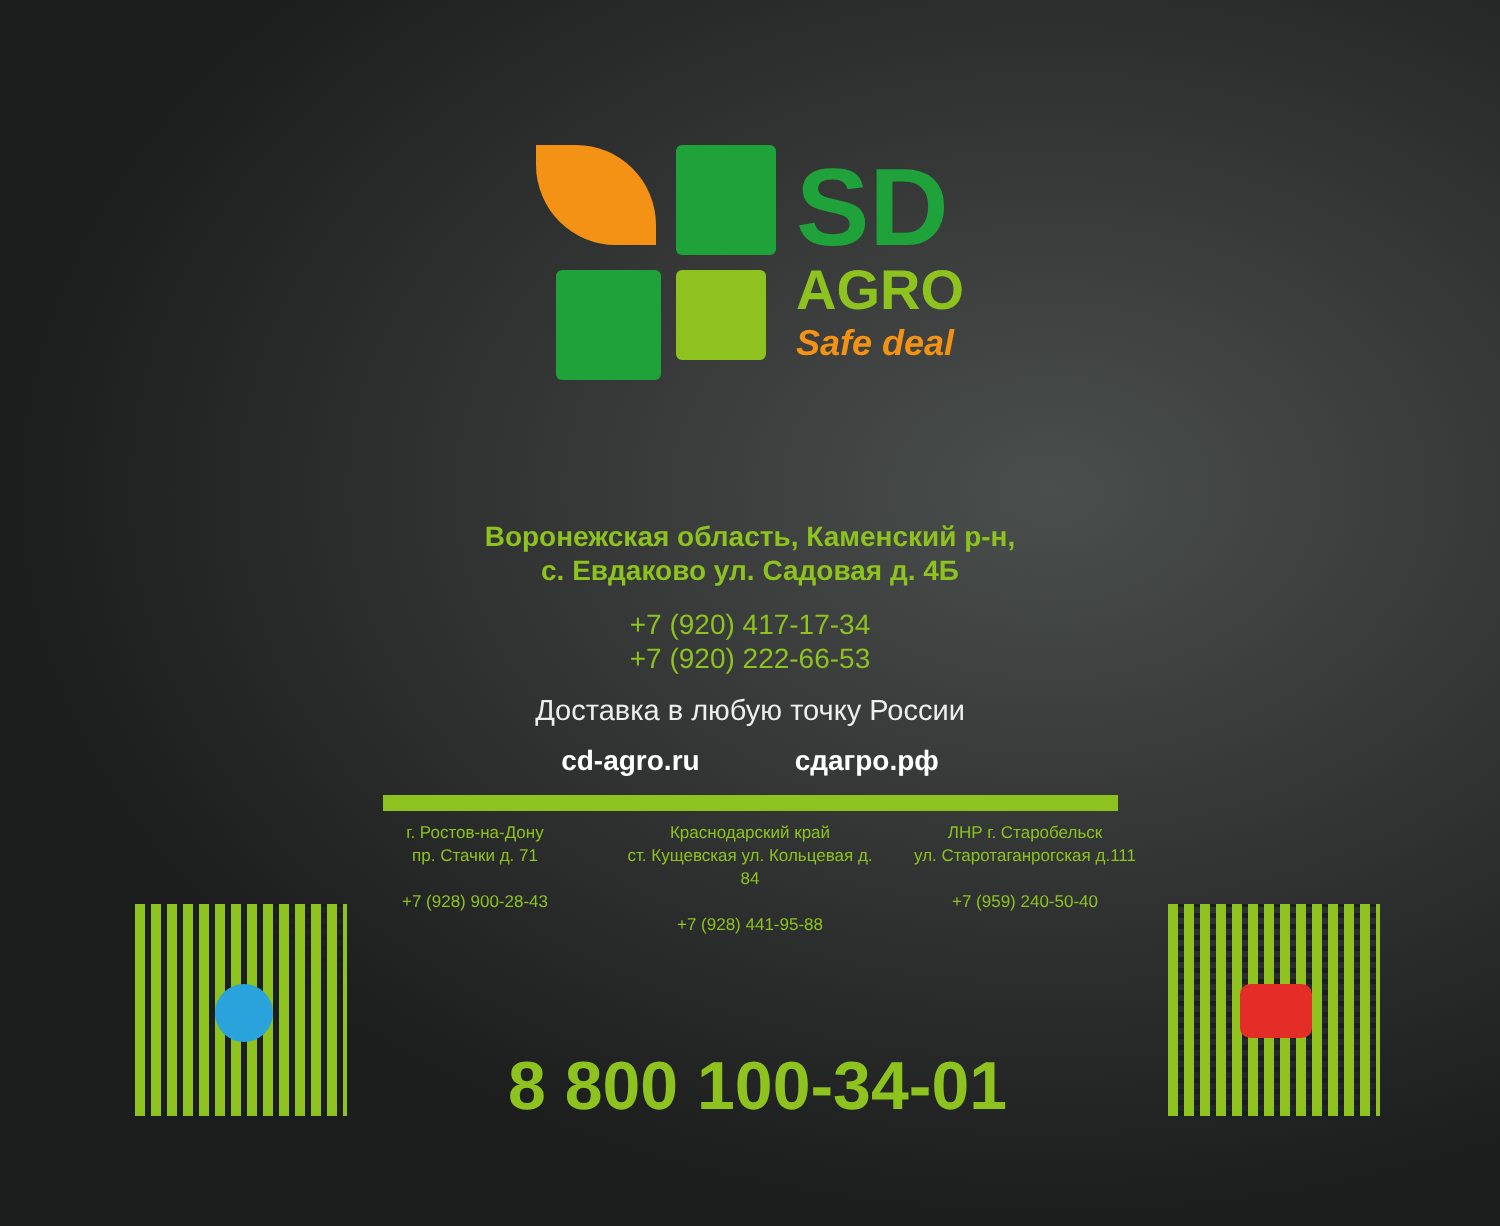SD
AGRO
Safe deal
Воронежская область, Каменский р-н,
с. Евдаково ул. Садовая д. 4Б
+7 (920) 417-17-34
+7 (920) 222-66-53
Доставка в любую точку России
cd-agro.ru сдагро.рф
г. Ростов-на-Дону
пр. Стачки д. 71
+7 (928) 900-28-43
Краснодарский край
ст. Кущевская ул. Кольцевая д. 84
+7 (928) 441-95-88
ЛНР г. Старобельск
ул. Старотаганрогская д.111
+7 (959) 240-50-40
8 800 100-34-01